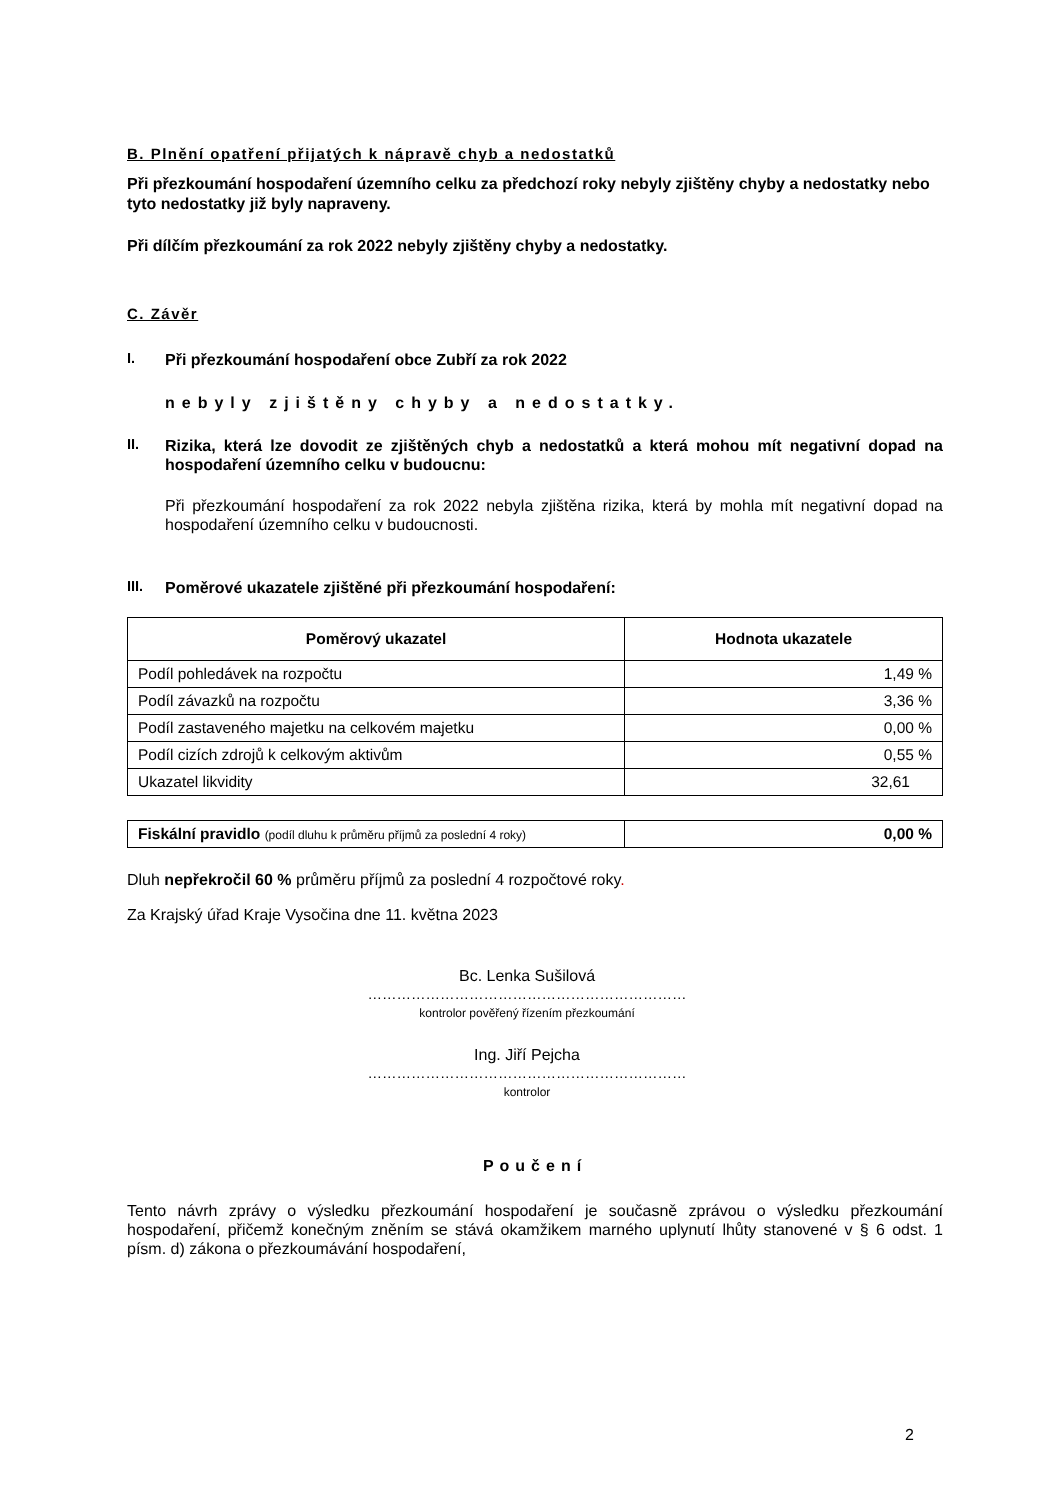B. Plnění opatření přijatých k nápravě chyb a nedostatků
Při přezkoumání hospodaření územního celku za předchozí roky nebyly zjištěny chyby a nedostatky nebo tyto nedostatky již byly napraveny.
Při dílčím přezkoumání za rok 2022 nebyly zjištěny chyby a nedostatky.
C. Závěr
I.
Při přezkoumání hospodaření obce Zubří za rok 2022
nebyly zjištěny chyby a nedostatky.
II.
Rizika, která lze dovodit ze zjištěných chyb a nedostatků a která mohou mít negativní dopad na hospodaření územního celku v budoucnu:
Při přezkoumání hospodaření za rok 2022 nebyla zjištěna rizika, která by mohla mít negativní dopad na hospodaření územního celku v budoucnosti.
III.
Poměrové ukazatele zjištěné při přezkoumání hospodaření:
| Poměrový ukazatel | Hodnota ukazatele |
| --- | --- |
| Podíl pohledávek na rozpočtu | 1,49 % |
| Podíl závazků na rozpočtu | 3,36 % |
| Podíl zastaveného majetku na celkovém majetku | 0,00 % |
| Podíl cizích zdrojů k celkovým aktivům | 0,55 % |
| Ukazatel likvidity | 32,61 |
| Fiskální pravidlo (podíl dluhu k průměru příjmů za poslední 4 roky) | 0,00 % |
Dluh nepřekročil 60 % průměru příjmů za poslední 4 rozpočtové roky.
Za Krajský úřad Kraje Vysočina dne 11. května 2023
Bc. Lenka Sušilová
…………………………………………………………
kontrolor pověřený řízením přezkoumání
Ing. Jiří Pejcha
…………………………………………………………
kontrolor
Poučení
Tento návrh zprávy o výsledku přezkoumání hospodaření je současně zprávou o výsledku přezkoumání hospodaření, přičemž konečným zněním se stává okamžikem marného uplynutí lhůty stanovené v § 6 odst. 1 písm. d) zákona o přezkoumávání hospodaření,
2